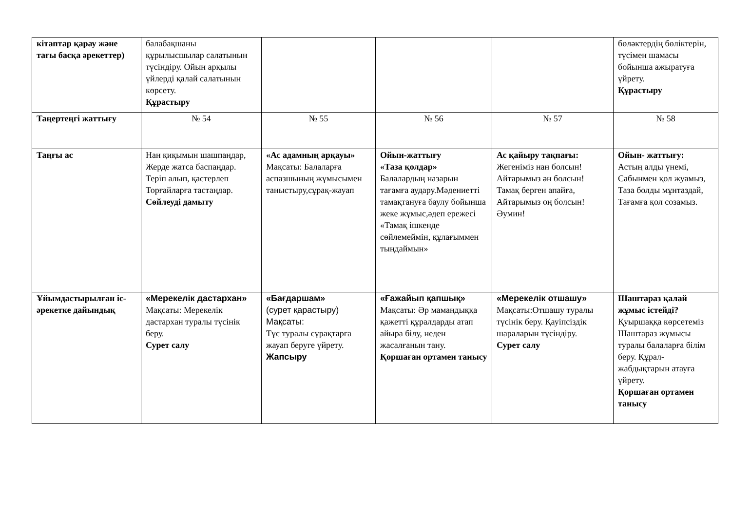| кітаптар қарау және тағы басқа әрекеттер) | балабақшаны құрылысшылар салатынын түсіндіру. Ойын арқылы үйлерді қалай салатынын көрсету. Құрастыру | | | | бөләктердің бөліктерін, түсімен шамасы бойынша ажыратуға үйрету. Құрастыру |
| Таңертеңгі жаттығу | № 54 | № 55 | № 56 | № 57 | № 58 |
| Таңғы ас | Нан қиқымын шашпаңдар, Жерде жатса баспаңдар. Теріп алып, қастерлеп Торғайларға тастаңдар. Сөйлеуді дамыту | «Ас адамның арқауы» Мақсаты: Балаларға аспазшының жұмысымен таныстыру,сұрақ-жауап | Ойын-жаттығу «Таза қолдар» Балалардың назарын тағамға аудару.Мәдениетті тамақтануға баулу бойынша жеке жұмыс,әдеп ережесі «Тамақ ішкенде сөйлемеймін, құлағыммен тыңдаймын» | Ас қайыру тақпағы: Жегеніміз нан болсын! Айтарымыз ән болсын! Тамақ берген апайға, Айтарымыз оң болсын! Әумин! | Ойын- жаттығу: Астың алды үнемі, Сабынмен қол жуамыз, Таза болды мұнтаздай, Тағамға қол созамыз. |
| Ұйымдастырылған іс-әрекетке дайындық | «Мерекелік дастархан» Мақсаты: Мерекелік дастархан туралы түсінік беру. Сурет салу | «Бағдаршам» (сурет қарастыру) Мақсаты: Түс туралы сұрақтарға жауап беруге үйрету. Жапсыру | «Ғажайып қапшық» Мақсаты: Әр мамандыққа қажетті құралдарды атап айыра білу, неден жасалғанын тану. Қоршаған ортамен танысу | «Мерекелік отшашу» Мақсаты:Отшашу туралы түсінік беру. Қауіпсіздік шараларын түсіндіру. Сурет салу | Шаштараз қалай жұмыс істейді? Қуыршаққа көрсетеміз Шаштараз жұмысы туралы балаларға білім беру. Құрал-жабдықтарын атауға үйрету. Қоршаған ортамен танысу |